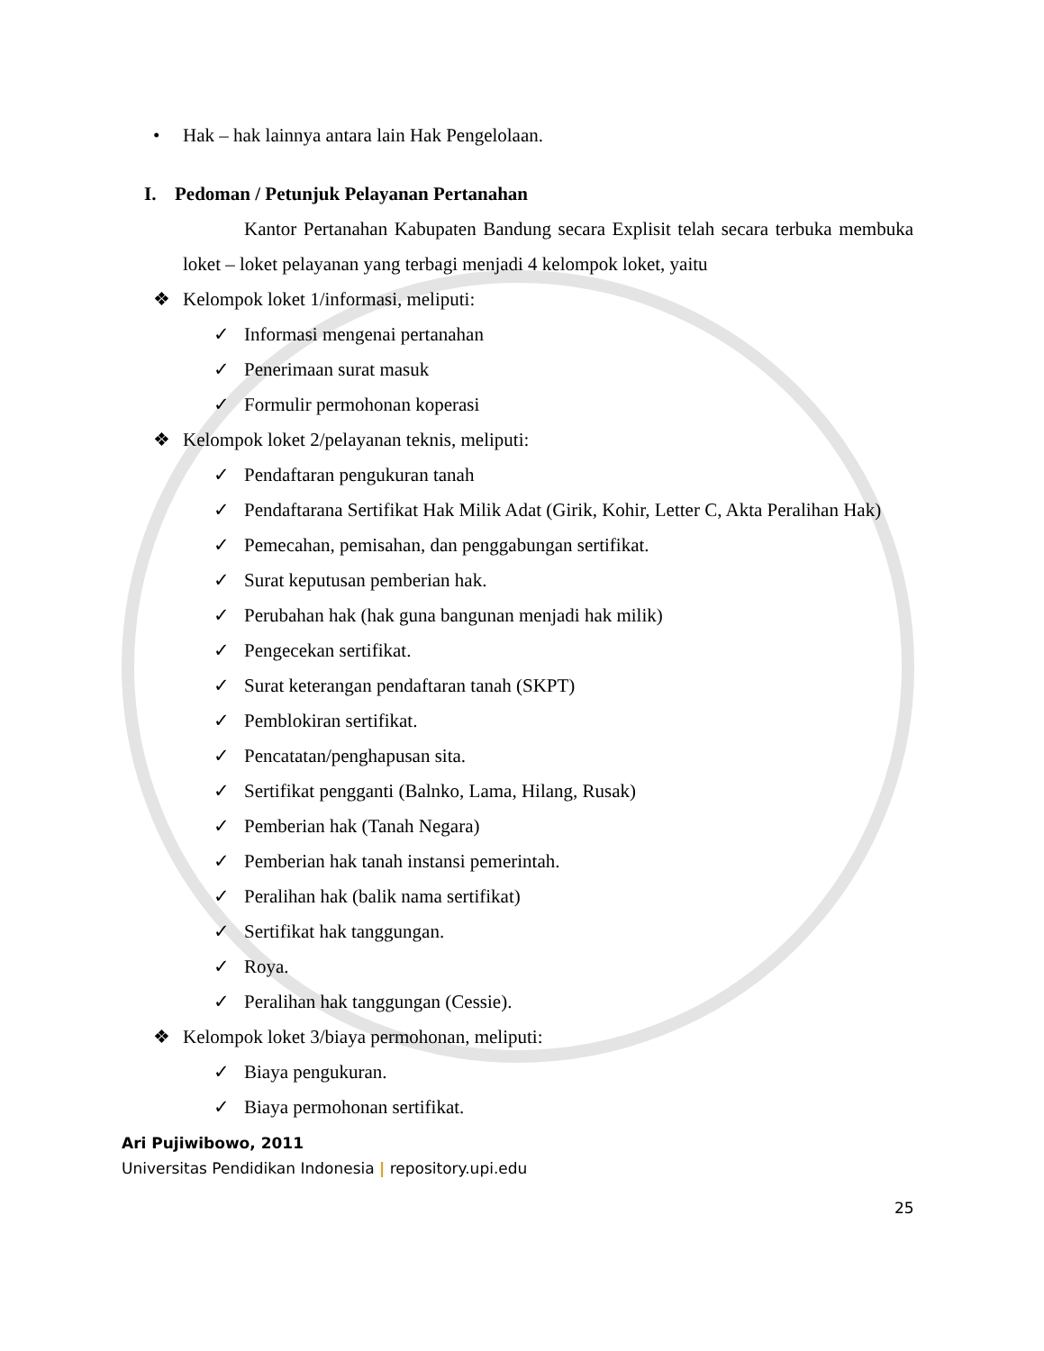• Hak – hak lainnya antara lain Hak Pengelolaan.
I. Pedoman / Petunjuk Pelayanan Pertanahan
Kantor Pertanahan Kabupaten Bandung secara Explisit telah secara terbuka membuka loket – loket pelayanan yang terbagi menjadi 4 kelompok loket, yaitu
❖ Kelompok loket 1/informasi, meliputi:
✓ Informasi mengenai pertanahan
✓ Penerimaan surat masuk
✓ Formulir permohonan koperasi
❖ Kelompok loket 2/pelayanan teknis, meliputi:
✓ Pendaftaran pengukuran tanah
✓
Pendaftarana Sertifikat Hak Milik Adat (Girik, Kohir, Letter C, Akta Peralihan Hak)
✓ Pemecahan, pemisahan, dan penggabungan sertifikat.
✓ Surat keputusan pemberian hak.
✓ Perubahan hak (hak guna bangunan menjadi hak milik)
✓ Pengecekan sertifikat.
✓ Surat keterangan pendaftaran tanah (SKPT)
✓ Pemblokiran sertifikat.
✓ Pencatatan/penghapusan sita.
✓ Sertifikat pengganti (Balnko, Lama, Hilang, Rusak)
✓ Pemberian hak (Tanah Negara)
✓ Pemberian hak tanah instansi pemerintah.
✓ Peralihan hak (balik nama sertifikat)
✓ Sertifikat hak tanggungan.
✓ Roya.
✓ Peralihan hak tanggungan (Cessie).
❖ Kelompok loket 3/biaya permohonan, meliputi:
✓ Biaya pengukuran.
✓ Biaya permohonan sertifikat.
Ari Pujiwibowo, 2011
Universitas Pendidikan Indonesia | repository.upi.edu
25